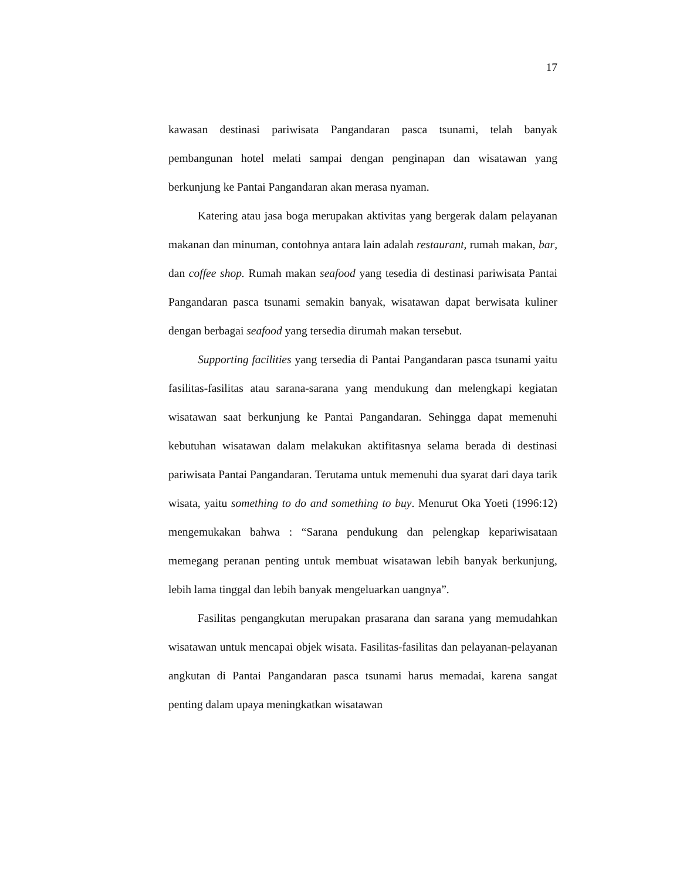17
kawasan destinasi pariwisata Pangandaran pasca tsunami, telah banyak pembangunan hotel melati sampai dengan penginapan dan wisatawan yang berkunjung ke Pantai Pangandaran akan merasa nyaman.
Katering atau jasa boga merupakan aktivitas yang bergerak dalam pelayanan makanan dan minuman, contohnya antara lain adalah restaurant, rumah makan, bar, dan coffee shop. Rumah makan seafood yang tesedia di destinasi pariwisata Pantai Pangandaran pasca tsunami semakin banyak, wisatawan dapat berwisata kuliner dengan berbagai seafood yang tersedia dirumah makan tersebut.
Supporting facilities yang tersedia di Pantai Pangandaran pasca tsunami yaitu fasilitas-fasilitas atau sarana-sarana yang mendukung dan melengkapi kegiatan wisatawan saat berkunjung ke Pantai Pangandaran. Sehingga dapat memenuhi kebutuhan wisatawan dalam melakukan aktifitasnya selama berada di destinasi pariwisata Pantai Pangandaran. Terutama untuk memenuhi dua syarat dari daya tarik wisata, yaitu something to do and something to buy. Menurut Oka Yoeti (1996:12) mengemukakan bahwa : “Sarana pendukung dan pelengkap kepariwisataan memegang peranan penting untuk membuat wisatawan lebih banyak berkunjung, lebih lama tinggal dan lebih banyak mengeluarkan uangnya”.
Fasilitas pengangkutan merupakan prasarana dan sarana yang memudahkan wisatawan untuk mencapai objek wisata. Fasilitas-fasilitas dan pelayanan-pelayanan angkutan di Pantai Pangandaran pasca tsunami harus memadai, karena sangat penting dalam upaya meningkatkan wisatawan